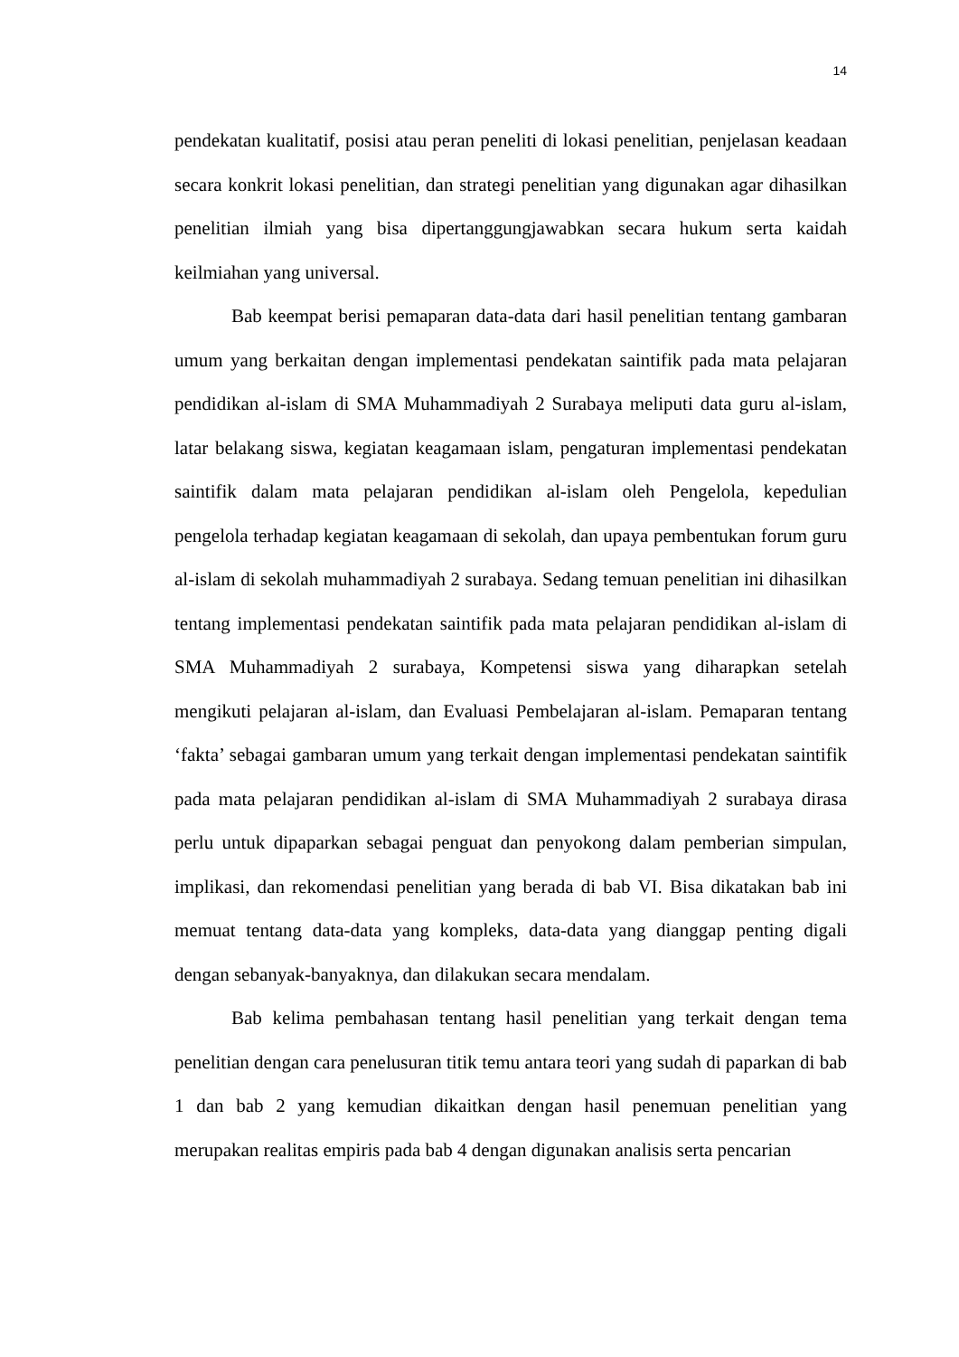14
pendekatan kualitatif, posisi atau peran peneliti di lokasi penelitian, penjelasan keadaan secara konkrit lokasi penelitian, dan strategi penelitian yang digunakan agar dihasilkan penelitian ilmiah yang bisa dipertanggungjawabkan secara hukum serta kaidah keilmiahan yang universal.
Bab keempat berisi pemaparan data-data dari hasil penelitian tentang gambaran umum yang berkaitan dengan implementasi pendekatan saintifik pada mata pelajaran pendidikan al-islam di SMA Muhammadiyah 2 Surabaya meliputi data guru al-islam, latar belakang siswa, kegiatan keagamaan islam, pengaturan implementasi pendekatan saintifik dalam mata pelajaran pendidikan al-islam oleh Pengelola, kepedulian pengelola terhadap kegiatan keagamaan di sekolah, dan upaya pembentukan forum guru al-islam di sekolah muhammadiyah 2 surabaya. Sedang temuan penelitian ini dihasilkan tentang implementasi pendekatan saintifik pada mata pelajaran pendidikan al-islam di SMA Muhammadiyah 2 surabaya, Kompetensi siswa yang diharapkan setelah mengikuti pelajaran al-islam, dan Evaluasi Pembelajaran al-islam. Pemaparan tentang ‘fakta’ sebagai gambaran umum yang terkait dengan implementasi pendekatan saintifik pada mata pelajaran pendidikan al-islam di SMA Muhammadiyah 2 surabaya dirasa perlu untuk dipaparkan sebagai penguat dan penyokong dalam pemberian simpulan, implikasi, dan rekomendasi penelitian yang berada di bab VI. Bisa dikatakan bab ini memuat tentang data-data yang kompleks, data-data yang dianggap penting digali dengan sebanyak-banyaknya, dan dilakukan secara mendalam.
Bab kelima pembahasan tentang hasil penelitian yang terkait dengan tema penelitian dengan cara penelusuran titik temu antara teori yang sudah di paparkan di bab 1 dan bab 2 yang kemudian dikaitkan dengan hasil penemuan penelitian yang merupakan realitas empiris pada bab 4 dengan digunakan analisis serta pencarian